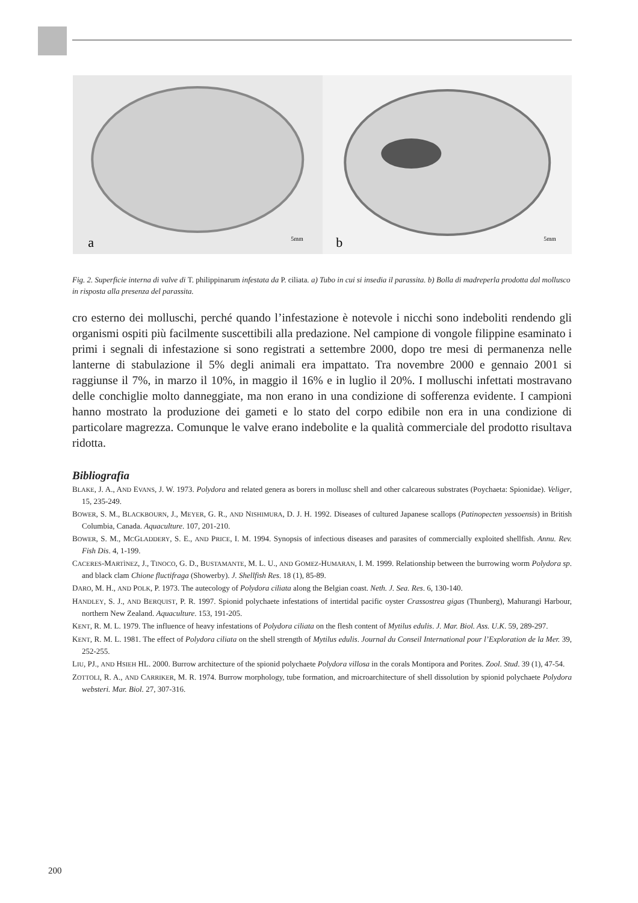a
5mm
b
5mm
Fig. 2. Superficie interna di valve di T. philippinarum infestata da P. ciliata. a) Tubo in cui si insedia il parassita. b) Bolla di madreperla prodotta dal mollusco in risposta alla presenza del parassita.
cro esterno dei molluschi, perché quando l’infestazione è notevole i nicchi sono indeboliti rendendo gli organismi ospiti più facilmente suscettibili alla predazione. Nel campione di vongole filippine esaminato i primi i segnali di infestazione si sono registrati a settembre 2000, dopo tre mesi di permanenza nelle lanterne di stabulazione il 5% degli animali era impattato. Tra novembre 2000 e gennaio 2001 si raggiunse il 7%, in marzo il 10%, in maggio il 16% e in luglio il 20%. I molluschi infettati mostravano delle conchiglie molto danneggiate, ma non erano in una condizione di sofferenza evidente. I campioni hanno mostrato la produzione dei gameti e lo stato del corpo edibile non era in una condizione di particolare magrezza. Comunque le valve erano indebolite e la qualità commerciale del prodotto risultava ridotta.
Bibliografia
BLAKE, J. A., AND EVANS, J. W. 1973. Polydora and related genera as borers in mollusc shell and other calcareous substrates (Poychaeta: Spionidae). Veliger, 15, 235-249.
BOWER, S. M., BLACKBOURN, J., MEYER, G. R., AND NISHIMURA, D. J. H. 1992. Diseases of cultured Japanese scallops (Patinopecten yessoensis) in British Columbia, Canada. Aquaculture. 107, 201-210.
BOWER, S. M., MCGLADDERY, S. E., AND PRICE, I. M. 1994. Synopsis of infectious diseases and parasites of commercially exploited shellfish. Annu. Rev. Fish Dis. 4, 1-199.
CACERES-MARTÌNEZ, J., TINOCO, G. D., BUSTAMANTE, M. L. U., AND GOMEZ-HUMARAN, I. M. 1999. Relationship between the burrowing worm Polydora sp. and black clam Chione fluctifraga (Showerby). J. Shellfish Res. 18 (1), 85-89.
DARO, M. H., AND POLK, P. 1973. The autecology of Polydora ciliata along the Belgian coast. Neth. J. Sea. Res. 6, 130-140.
HANDLEY, S. J., AND BERQUIST, P. R. 1997. Spionid polychaete infestations of intertidal pacific oyster Crassostrea gigas (Thunberg), Mahurangi Harbour, northern New Zealand. Aquaculture. 153, 191-205.
KENT, R. M. L. 1979. The influence of heavy infestations of Polydora ciliata on the flesh content of Mytilus edulis. J. Mar. Biol. Ass. U.K. 59, 289-297.
KENT, R. M. L. 1981. The effect of Polydora ciliata on the shell strength of Mytilus edulis. Journal du Conseil International pour l’Exploration de la Mer. 39, 252-255.
LIU, PJ., AND HSIEH HL. 2000. Burrow architecture of the spionid polychaete Polydora villosa in the corals Montipora and Porites. Zool. Stud. 39 (1), 47-54.
ZOTTOLI, R. A., AND CARRIKER, M. R. 1974. Burrow morphology, tube formation, and microarchitecture of shell dissolution by spionid polychaete Polydora websteri. Mar. Biol. 27, 307-316.
200